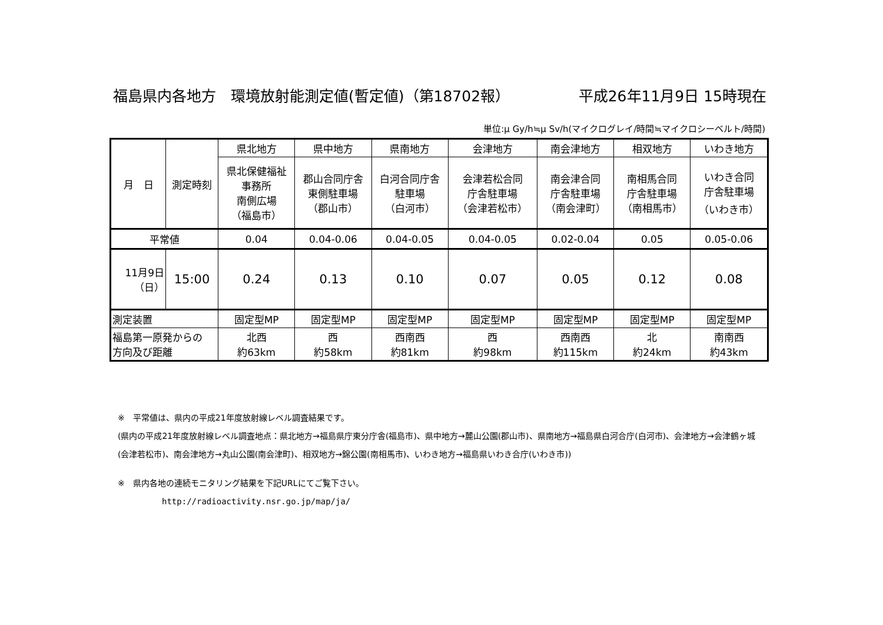福島県内各地方　環境放射能測定値(暫定値)（第18702報） 平成26年11月9日 15時現在
単位:μ Gy/h≒μ Sv/h(マイクログレイ/時間≒マイクロシーベルト/時間)
| 月 日 | 測定時刻 | 県北地方 | 県中地方 | 県南地方 | 会津地方 | 南会津地方 | 相双地方 | いわき地方 |
| --- | --- | --- | --- | --- | --- | --- | --- | --- |
| | | 県北保健福祉 事務所 南側広場 （福島市） | 郡山合同庁舎 東側駐車場 （郡山市） | 白河合同庁舎 駐車場 （白河市） | 会津若松合同 庁舎駐車場 （会津若松市） | 南会津合同 庁舎駐車場 （南会津町） | 南相馬合同 庁舎駐車場 （南相馬市） | いわき合同 庁舎駐車場 （いわき市） |
| 平常値 | | 0.04 | 0.04-0.06 | 0.04-0.05 | 0.04-0.05 | 0.02-0.04 | 0.05 | 0.05-0.06 |
| 11月9日 （日） | 15:00 | 0.24 | 0.13 | 0.10 | 0.07 | 0.05 | 0.12 | 0.08 |
| 測定装置 | | 固定型MP | 固定型MP | 固定型MP | 固定型MP | 固定型MP | 固定型MP | 固定型MP |
| 福島第一原発からの 方向及び距離 | | 北西 約63km | 西 約58km | 西南西 約81km | 西 約98km | 西南西 約115km | 北 約24km | 南南西 約43km |
※　平常値は、県内の平成21年度放射線レベル調査結果です。
(県内の平成21年度放射線レベル調査地点：県北地方→福島県庁東分庁舎(福島市)、県中地方→麓山公園(郡山市)、県南地方→福島県白河合庁(白河市)、会津地方→会津鶴ヶ城(会津若松市)、南会津地方→丸山公園(南会津町)、相双地方→錦公園(南相馬市)、いわき地方→福島県いわき合庁(いわき市))
※　県内各地の連続モニタリング結果を下記URLにてご覧下さい。
http://radioactivity.nsr.go.jp/map/ja/